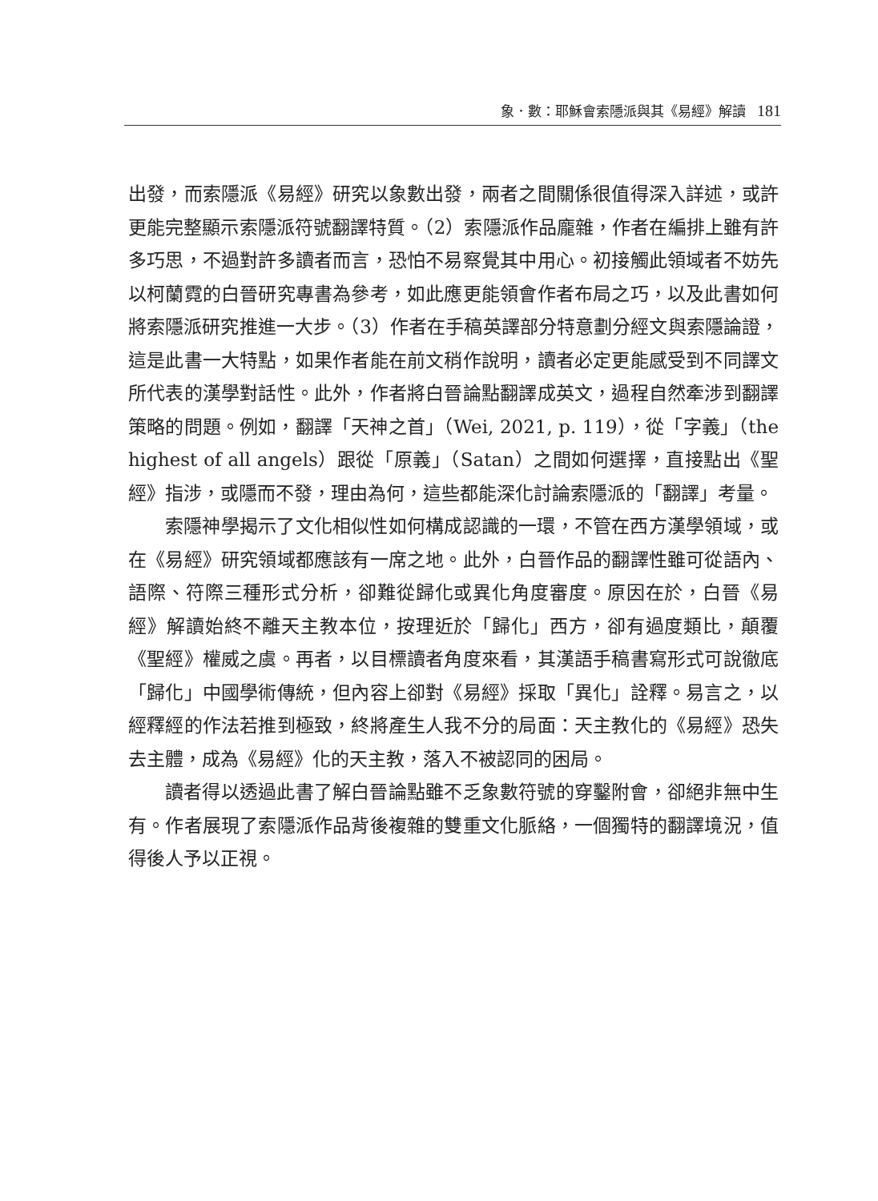象．數：耶穌會索隱派與其《易經》解讀 181
出發，而索隱派《易經》研究以象數出發，兩者之間關係很值得深入詳述，或許更能完整顯示索隱派符號翻譯特質。（2）索隱派作品龐雜，作者在編排上雖有許多巧思，不過對許多讀者而言，恐怕不易察覺其中用心。初接觸此領域者不妨先以柯蘭霓的白晉研究專書為參考，如此應更能領會作者布局之巧，以及此書如何將索隱派研究推進一大步。（3）作者在手稿英譯部分特意劃分經文與索隱論證，這是此書一大特點，如果作者能在前文稍作說明，讀者必定更能感受到不同譯文所代表的漢學對話性。此外，作者將白晉論點翻譯成英文，過程自然牽涉到翻譯策略的問題。例如，翻譯「天神之首」（Wei, 2021, p. 119），從「字義」（the highest of all angels）跟從「原義」（Satan）之間如何選擇，直接點出《聖經》指涉，或隱而不發，理由為何，這些都能深化討論索隱派的「翻譯」考量。
索隱神學揭示了文化相似性如何構成認識的一環，不管在西方漢學領域，或在《易經》研究領域都應該有一席之地。此外，白晉作品的翻譯性雖可從語內、語際、符際三種形式分析，卻難從歸化或異化角度審度。原因在於，白晉《易經》解讀始終不離天主教本位，按理近於「歸化」西方，卻有過度類比，顛覆《聖經》權威之虞。再者，以目標讀者角度來看，其漢語手稿書寫形式可說徹底「歸化」中國學術傳統，但內容上卻對《易經》採取「異化」詮釋。易言之，以經釋經的作法若推到極致，終將產生人我不分的局面：天主教化的《易經》恐失去主體，成為《易經》化的天主教，落入不被認同的困局。
讀者得以透過此書了解白晉論點雖不乏象數符號的穿鑿附會，卻絕非無中生有。作者展現了索隱派作品背後複雜的雙重文化脈絡，一個獨特的翻譯境況，值得後人予以正視。